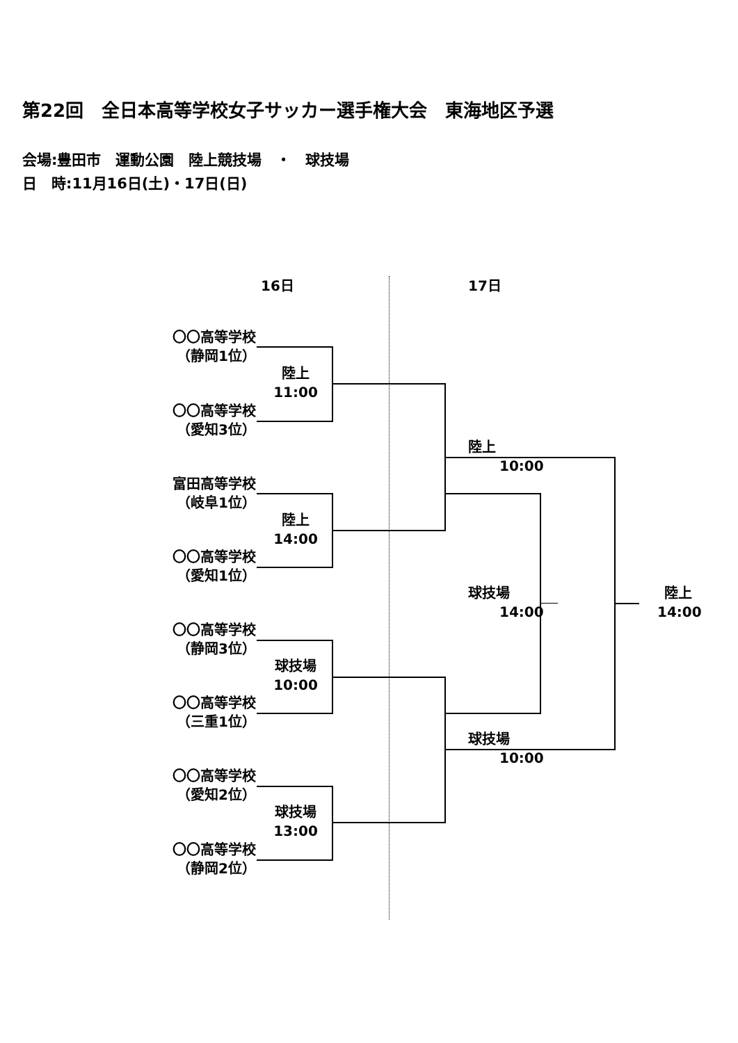第22回　全日本高等学校女子サッカー選手権大会　東海地区予選
会場:豊田市　運動公園　陸上競技場　・　球技場
日　時:11月16日(土)・17日(日) 16日 17日
〇〇高等学校
（静岡1位）
陸上
11:00
〇〇高等学校
（愛知3位）
富田高等学校
（岐阜1位）
陸上
14:00
〇〇高等学校
（愛知1位）
〇〇高等学校
（静岡3位）
球技場
10:00
〇〇高等学校
（三重1位）
〇〇高等学校
（愛知2位）
球技場
13:00
〇〇高等学校
（静岡2位）
陸上
10:00
球技場
14:00
球技場
10:00
陸上
14:00